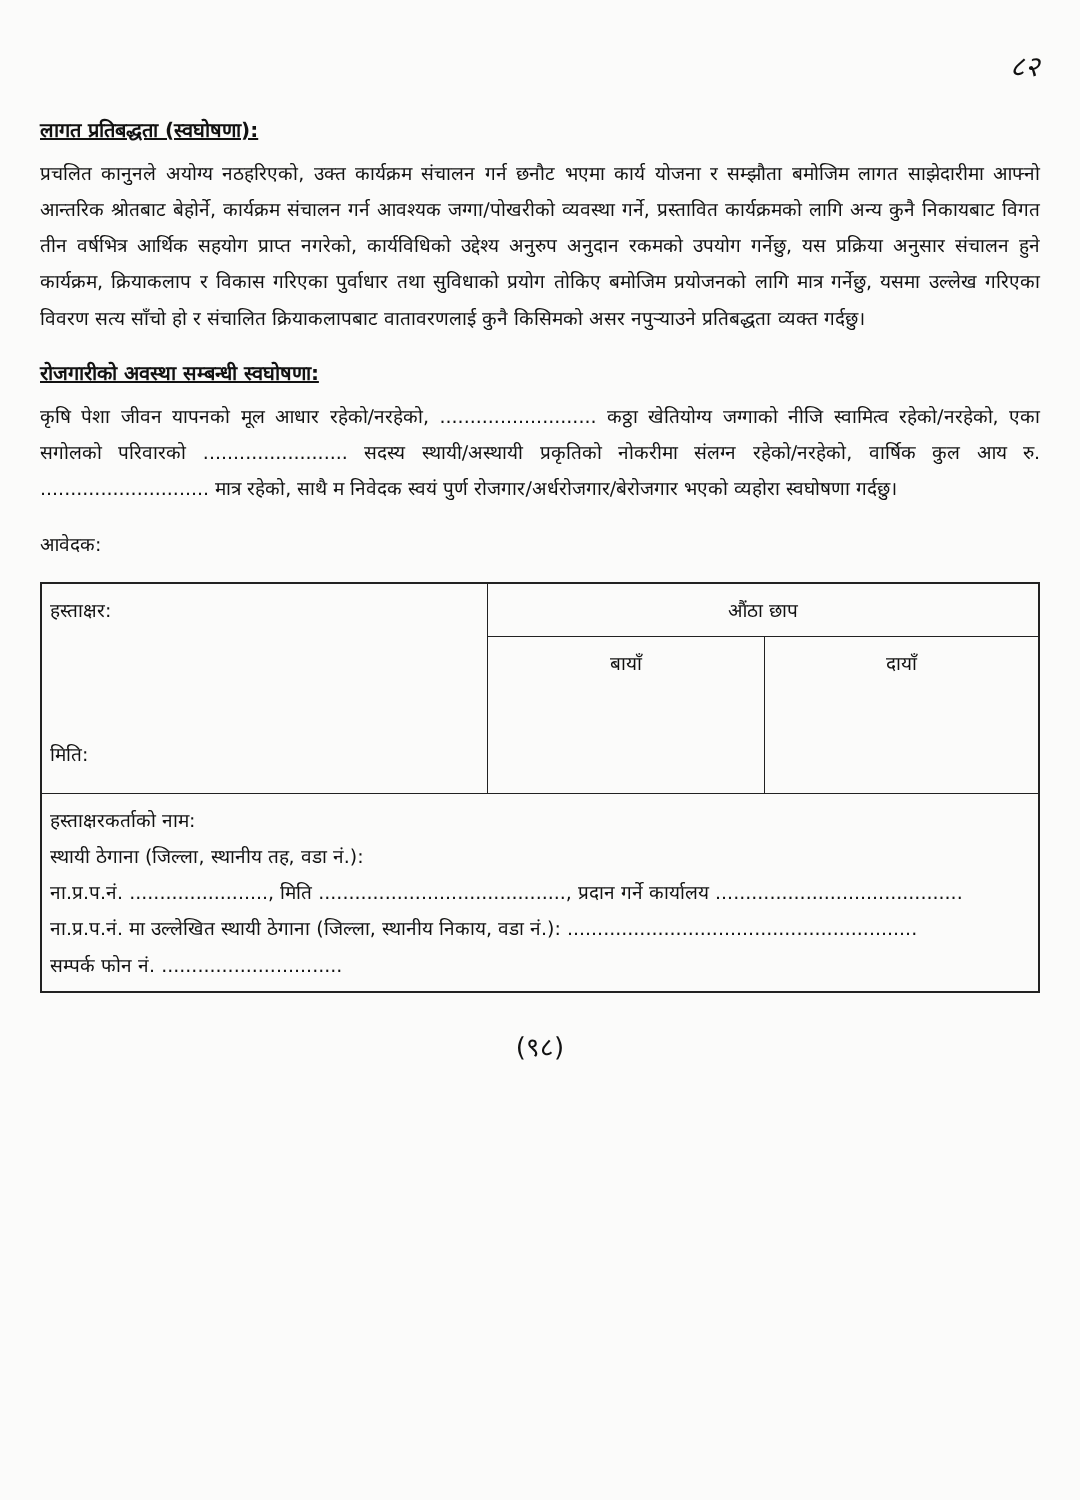८२
लागत प्रतिबद्धता (स्वघोषणा):
प्रचलित कानुनले अयोग्य नठहरिएको, उक्त कार्यक्रम संचालन गर्न छनौट भएमा कार्य योजना र सम्झौता बमोजिम लागत साझेदारीमा आफ्नो आन्तरिक श्रोतबाट बेहोर्ने, कार्यक्रम संचालन गर्न आवश्यक जग्गा/पोखरीको व्यवस्था गर्ने, प्रस्तावित कार्यक्रमको लागि अन्य कुनै निकायबाट विगत तीन वर्षभित्र आर्थिक सहयोग प्राप्त नगरेको, कार्यविधिको उद्देश्य अनुरुप अनुदान रकमको उपयोग गर्नेछु, यस प्रक्रिया अनुसार संचालन हुने कार्यक्रम, क्रियाकलाप र विकास गरिएका पुर्वाधार तथा सुविधाको प्रयोग तोकिए बमोजिम प्रयोजनको लागि मात्र गर्नेछु, यसमा उल्लेख गरिएका विवरण सत्य साँचो हो र संचालित क्रियाकलापबाट वातावरणलाई कुनै किसिमको असर नपुऱ्याउने प्रतिबद्धता व्यक्त गर्दछु।
रोजगारीको अवस्था सम्बन्धी स्वघोषणा:
कृषि पेशा जीवन यापनको मूल आधार रहेको/नरहेको, .......................... कठ्ठा खेतियोग्य जग्गाको नीजि स्वामित्व रहेको/नरहेको, एका सगोलको परिवारको ........................ सदस्य स्थायी/अस्थायी प्रकृतिको नोकरीमा संलग्न रहेको/नरहेको, वार्षिक कुल आय रु. ............................ मात्र रहेको, साथै म निवेदक स्वयं पुर्ण रोजगार/अर्धरोजगार/बेरोजगार भएको व्यहोरा स्वघोषणा गर्दछु।
आवेदक:
| हस्ताक्षर: मिति: | औंठा छाप | |
| | बायाँ | दायाँ |
| हस्ताक्षरकर्ताको नाम: स्थायी ठेगाना (जिल्ला, स्थानीय तह, वडा नं.): ना.प्र.प.नं. ......................., मिति ........................................., प्रदान गर्ने कार्यालय ......................................... ना.प्र.प.नं. मा उल्लेखित स्थायी ठेगाना (जिल्ला, स्थानीय निकाय, वडा नं.): .......................................................... सम्पर्क फोन नं. .............................. | | |
(९८)